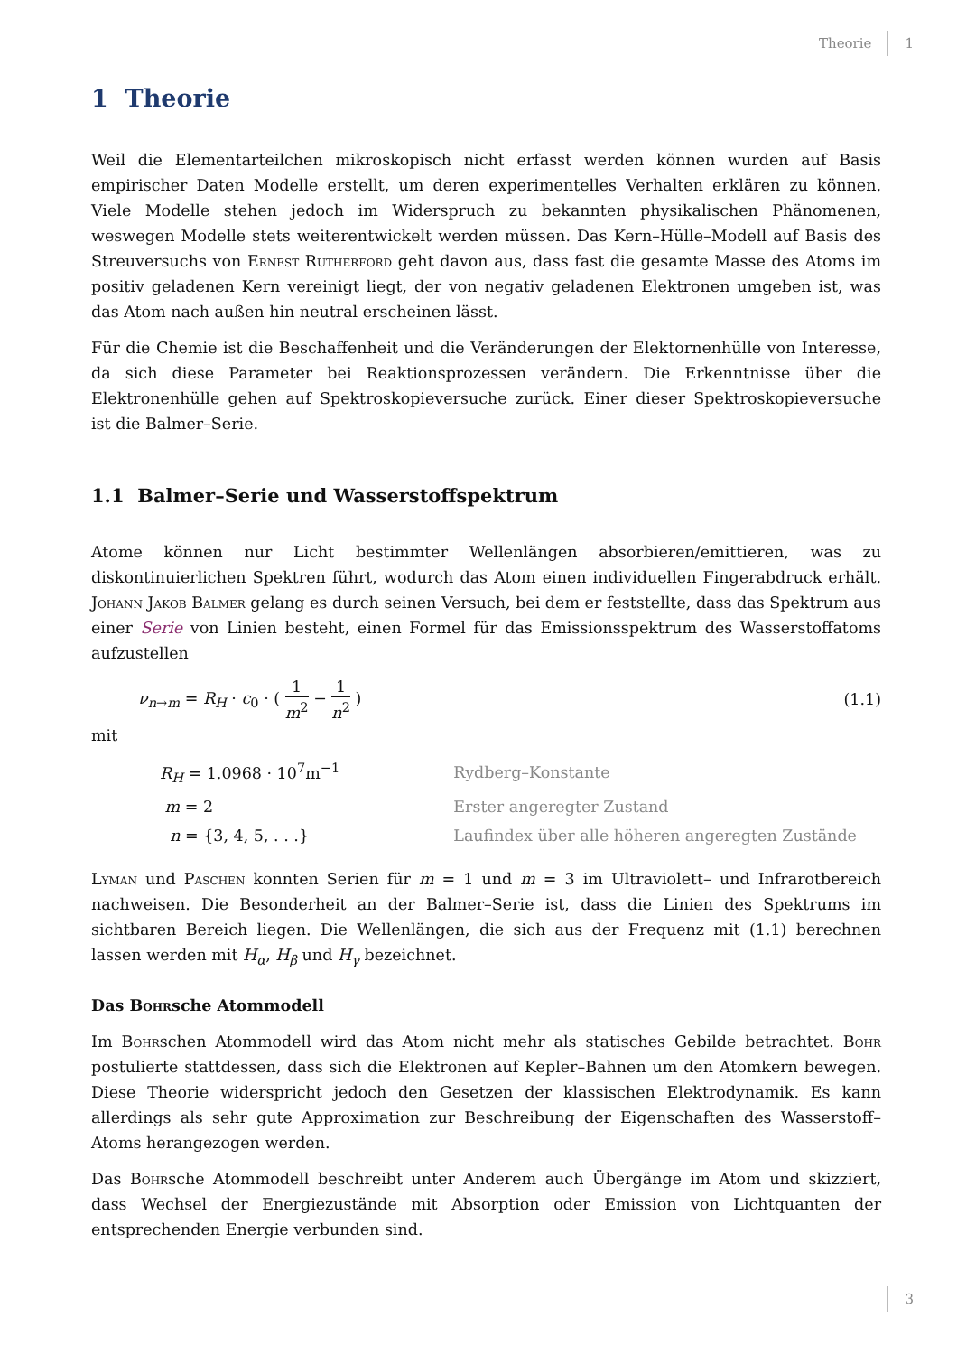Theorie 1
1 Theorie
Weil die Elementarteilchen mikroskopisch nicht erfasst werden können wurden auf Basis empirischer Daten Modelle erstellt, um deren experimentelles Verhalten erklären zu können. Viele Modelle stehen jedoch im Widerspruch zu bekannten physikalischen Phänomenen, weswegen Modelle stets weiterentwickelt werden müssen. Das Kern–Hülle–Modell auf Basis des Streuversuchs von Ernest Rutherford geht davon aus, dass fast die gesamte Masse des Atoms im positiv geladenen Kern vereinigt liegt, der von negativ geladenen Elektronen umgeben ist, was das Atom nach außen hin neutral erscheinen lässt.
Für die Chemie ist die Beschaffenheit und die Veränderungen der Elektornenhülle von Interesse, da sich diese Parameter bei Reaktionsprozessen verändern. Die Erkenntnisse über die Elektronenhülle gehen auf Spektroskopieversuche zurück. Einer dieser Spektroskopieversuche ist die Balmer–Serie.
1.1 Balmer–Serie und Wasserstoffspektrum
Atome können nur Licht bestimmter Wellenlängen absorbieren/emittieren, was zu diskontinuierlichen Spektren führt, wodurch das Atom einen individuellen Fingerabdruck erhält. Johann Jakob Balmer gelang es durch seinen Versuch, bei dem er feststellte, dass das Spektrum aus einer Serie von Linien besteht, einen Formel für das Emissionsspektrum des Wasserstoffatoms aufzustellen
ν<sub>n→m</sub> = R<sub>H</sub> · c<sub>0</sub> · ( 1 m<sup>2</sup> − 1 n<sup>2</sup> ) (1.1)
mit
| R<sub>H</sub> = 1.0968 · 10<sup>7</sup>m<sup>−1</sup> | Rydberg–Konstante |
| m = 2 | Erster angeregter Zustand |
| n = {3, 4, 5, . . .} | Laufindex über alle höheren angeregten Zustände |
Lyman und Paschen konnten Serien für m = 1 und m = 3 im Ultraviolett– und Infrarotbereich nachweisen. Die Besonderheit an der Balmer–Serie ist, dass die Linien des Spektrums im sichtbaren Bereich liegen. Die Wellenlängen, die sich aus der Frequenz mit (1.1) berechnen lassen werden mit H<sub>α</sub>, H<sub>β</sub> und H<sub>γ</sub> bezeichnet.
Das Bohrsche Atommodell
Im Bohrschen Atommodell wird das Atom nicht mehr als statisches Gebilde betrachtet. Bohr postulierte stattdessen, dass sich die Elektronen auf Kepler–Bahnen um den Atomkern bewegen. Diese Theorie widerspricht jedoch den Gesetzen der klassischen Elektrodynamik. Es kann allerdings als sehr gute Approximation zur Beschreibung der Eigenschaften des Wasserstoff–Atoms herangezogen werden.
Das Bohrsche Atommodell beschreibt unter Anderem auch Übergänge im Atom und skizziert, dass Wechsel der Energiezustände mit Absorption oder Emission von Lichtquanten der entsprechenden Energie verbunden sind.
3